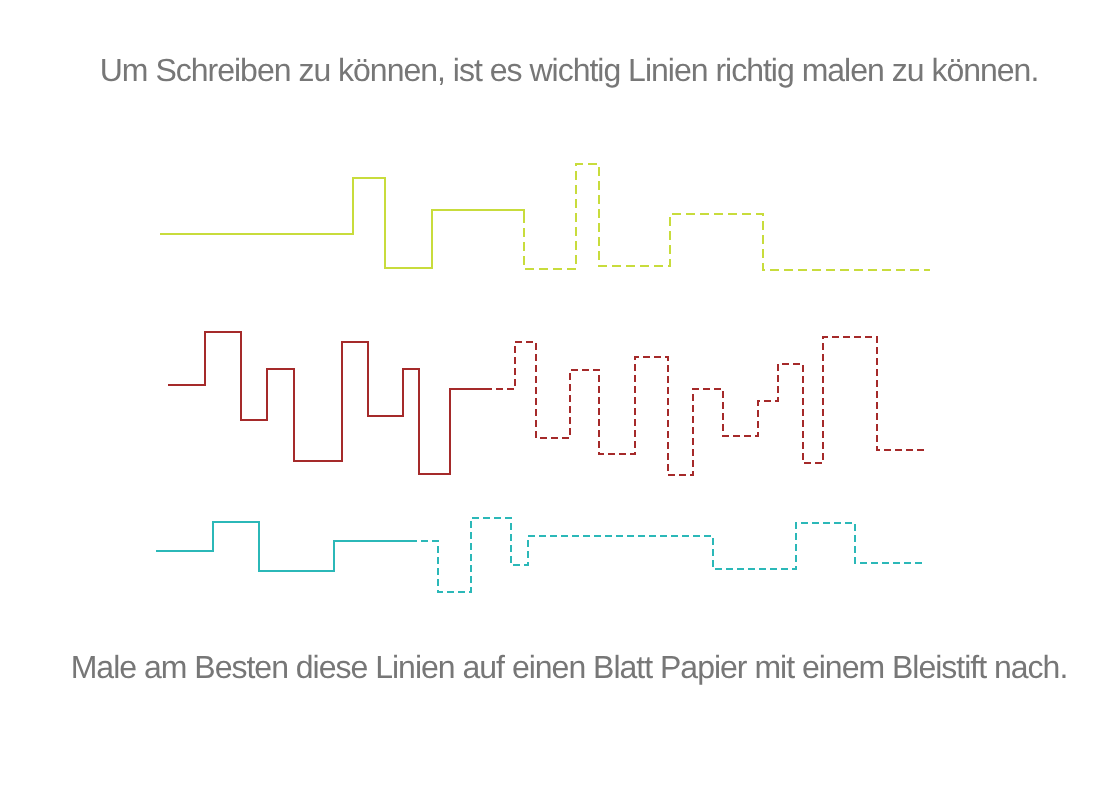Um Schreiben zu können, ist es wichtig Linien richtig malen zu können.
Male am Besten diese Linien auf einen Blatt Papier mit einem Bleistift nach.